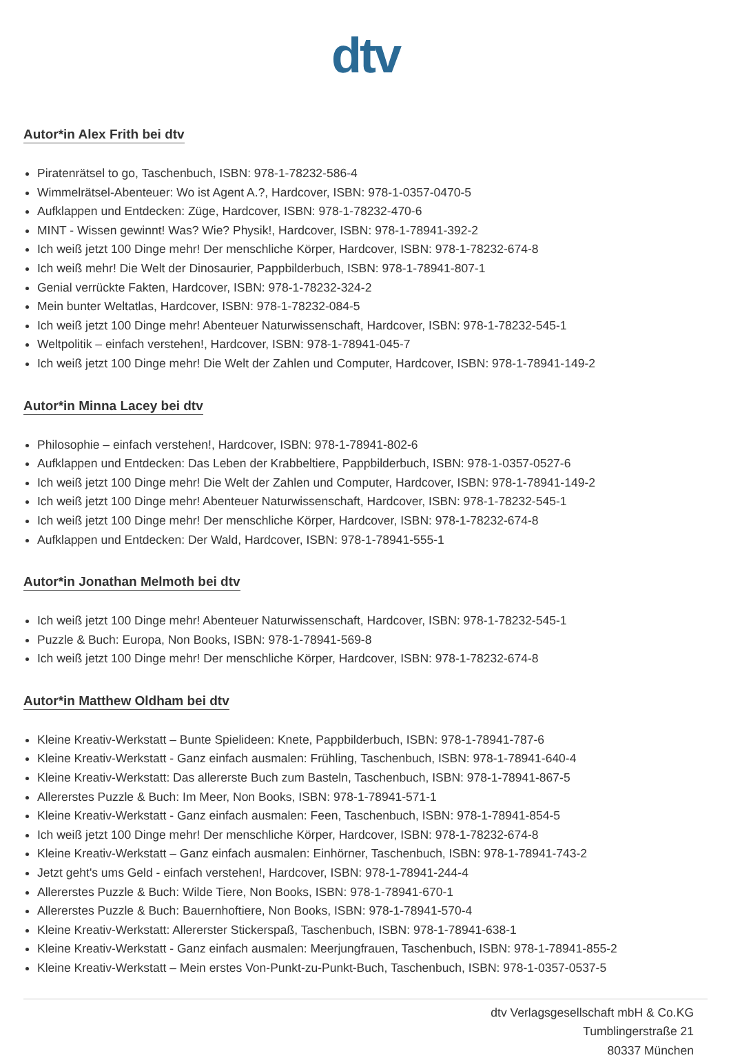dtv
Autor*in Alex Frith bei dtv
Piratenrätsel to go, Taschenbuch, ISBN: 978-1-78232-586-4
Wimmelrätsel-Abenteuer: Wo ist Agent A.?, Hardcover, ISBN: 978-1-0357-0470-5
Aufklappen und Entdecken: Züge, Hardcover, ISBN: 978-1-78232-470-6
MINT - Wissen gewinnt! Was? Wie? Physik!, Hardcover, ISBN: 978-1-78941-392-2
Ich weiß jetzt 100 Dinge mehr! Der menschliche Körper, Hardcover, ISBN: 978-1-78232-674-8
Ich weiß mehr! Die Welt der Dinosaurier, Pappbilderbuch, ISBN: 978-1-78941-807-1
Genial verrückte Fakten, Hardcover, ISBN: 978-1-78232-324-2
Mein bunter Weltatlas, Hardcover, ISBN: 978-1-78232-084-5
Ich weiß jetzt 100 Dinge mehr! Abenteuer Naturwissenschaft, Hardcover, ISBN: 978-1-78232-545-1
Weltpolitik – einfach verstehen!, Hardcover, ISBN: 978-1-78941-045-7
Ich weiß jetzt 100 Dinge mehr! Die Welt der Zahlen und Computer, Hardcover, ISBN: 978-1-78941-149-2
Autor*in Minna Lacey bei dtv
Philosophie – einfach verstehen!, Hardcover, ISBN: 978-1-78941-802-6
Aufklappen und Entdecken: Das Leben der Krabbeltiere, Pappbilderbuch, ISBN: 978-1-0357-0527-6
Ich weiß jetzt 100 Dinge mehr! Die Welt der Zahlen und Computer, Hardcover, ISBN: 978-1-78941-149-2
Ich weiß jetzt 100 Dinge mehr! Abenteuer Naturwissenschaft, Hardcover, ISBN: 978-1-78232-545-1
Ich weiß jetzt 100 Dinge mehr! Der menschliche Körper, Hardcover, ISBN: 978-1-78232-674-8
Aufklappen und Entdecken: Der Wald, Hardcover, ISBN: 978-1-78941-555-1
Autor*in Jonathan Melmoth bei dtv
Ich weiß jetzt 100 Dinge mehr! Abenteuer Naturwissenschaft, Hardcover, ISBN: 978-1-78232-545-1
Puzzle & Buch: Europa, Non Books, ISBN: 978-1-78941-569-8
Ich weiß jetzt 100 Dinge mehr! Der menschliche Körper, Hardcover, ISBN: 978-1-78232-674-8
Autor*in Matthew Oldham bei dtv
Kleine Kreativ-Werkstatt – Bunte Spielideen: Knete, Pappbilderbuch, ISBN: 978-1-78941-787-6
Kleine Kreativ-Werkstatt - Ganz einfach ausmalen: Frühling, Taschenbuch, ISBN: 978-1-78941-640-4
Kleine Kreativ-Werkstatt: Das allererste Buch zum Basteln, Taschenbuch, ISBN: 978-1-78941-867-5
Allererstes Puzzle & Buch: Im Meer, Non Books, ISBN: 978-1-78941-571-1
Kleine Kreativ-Werkstatt - Ganz einfach ausmalen: Feen, Taschenbuch, ISBN: 978-1-78941-854-5
Ich weiß jetzt 100 Dinge mehr! Der menschliche Körper, Hardcover, ISBN: 978-1-78232-674-8
Kleine Kreativ-Werkstatt – Ganz einfach ausmalen: Einhörner, Taschenbuch, ISBN: 978-1-78941-743-2
Jetzt geht's ums Geld - einfach verstehen!, Hardcover, ISBN: 978-1-78941-244-4
Allererstes Puzzle & Buch: Wilde Tiere, Non Books, ISBN: 978-1-78941-670-1
Allererstes Puzzle & Buch: Bauernhoftiere, Non Books, ISBN: 978-1-78941-570-4
Kleine Kreativ-Werkstatt: Allererster Stickerspaß, Taschenbuch, ISBN: 978-1-78941-638-1
Kleine Kreativ-Werkstatt - Ganz einfach ausmalen: Meerjungfrauen, Taschenbuch, ISBN: 978-1-78941-855-2
Kleine Kreativ-Werkstatt – Mein erstes Von-Punkt-zu-Punkt-Buch, Taschenbuch, ISBN: 978-1-0357-0537-5
dtv Verlagsgesellschaft mbH & Co.KG
Tumblingerstraße 21
80337 München